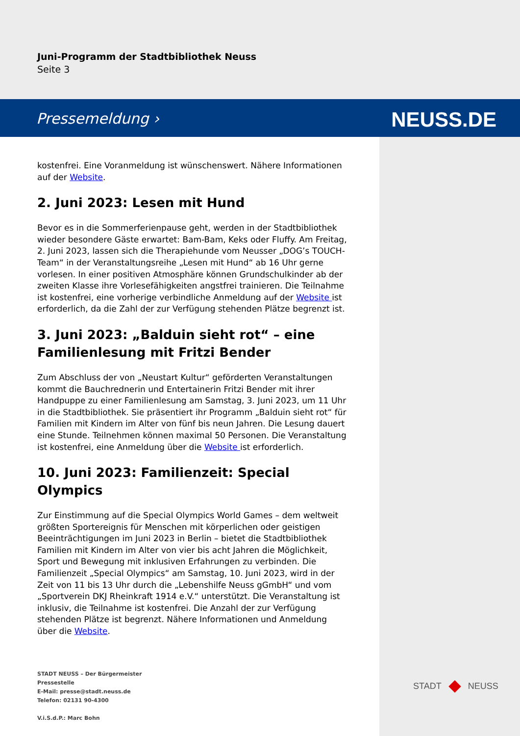Juni-Programm der Stadtbibliothek Neuss
Seite 3
Pressemeldung › NEUSS.DE
kostenfrei. Eine Voranmeldung ist wünschenswert. Nähere Informationen auf der Website.
2. Juni 2023: Lesen mit Hund
Bevor es in die Sommerferienpause geht, werden in der Stadtbibliothek wieder besondere Gäste erwartet: Bam-Bam, Keks oder Fluffy. Am Freitag, 2. Juni 2023, lassen sich die Therapiehunde vom Neusser „DOG’s TOUCH-Team“ in der Veranstaltungsreihe „Lesen mit Hund“ ab 16 Uhr gerne vorlesen. In einer positiven Atmosphäre können Grundschulkinder ab der zweiten Klasse ihre Vorlesefähigkeiten angstfrei trainieren. Die Teilnahme ist kostenfrei, eine vorherige verbindliche Anmeldung auf der Website ist erforderlich, da die Zahl der zur Verfügung stehenden Plätze begrenzt ist.
3. Juni 2023: „Balduin sieht rot“ – eine Familienlesung mit Fritzi Bender
Zum Abschluss der von „Neustart Kultur“ geförderten Veranstaltungen kommt die Bauchrednerin und Entertainerin Fritzi Bender mit ihrer Handpuppe zu einer Familienlesung am Samstag, 3. Juni 2023, um 11 Uhr in die Stadtbibliothek. Sie präsentiert ihr Programm „Balduin sieht rot“ für Familien mit Kindern im Alter von fünf bis neun Jahren. Die Lesung dauert eine Stunde. Teilnehmen können maximal 50 Personen. Die Veranstaltung ist kostenfrei, eine Anmeldung über die Website ist erforderlich.
10. Juni 2023: Familienzeit: Special Olympics
Zur Einstimmung auf die Special Olympics World Games – dem weltweit größten Sportereignis für Menschen mit körperlichen oder geistigen Beeinträchtigungen im Juni 2023 in Berlin – bietet die Stadtbibliothek Familien mit Kindern im Alter von vier bis acht Jahren die Möglichkeit, Sport und Bewegung mit inklusiven Erfahrungen zu verbinden. Die Familienzeit „Special Olympics“ am Samstag, 10. Juni 2023, wird in der Zeit von 11 bis 13 Uhr durch die „Lebenshilfe Neuss gGmbH“ und vom „Sportverein DKJ Rheinkraft 1914 e.V.“ unterstützt. Die Veranstaltung ist inklusiv, die Teilnahme ist kostenfrei. Die Anzahl der zur Verfügung stehenden Plätze ist begrenzt. Nähere Informationen und Anmeldung über die Website.
STADT NEUSS – Der Bürgermeister
Pressestelle
E-Mail: presse@stadt.neuss.de
Telefon: 02131 90-4300
V.i.S.d.P.: Marc Bohn
STADT NEUSS